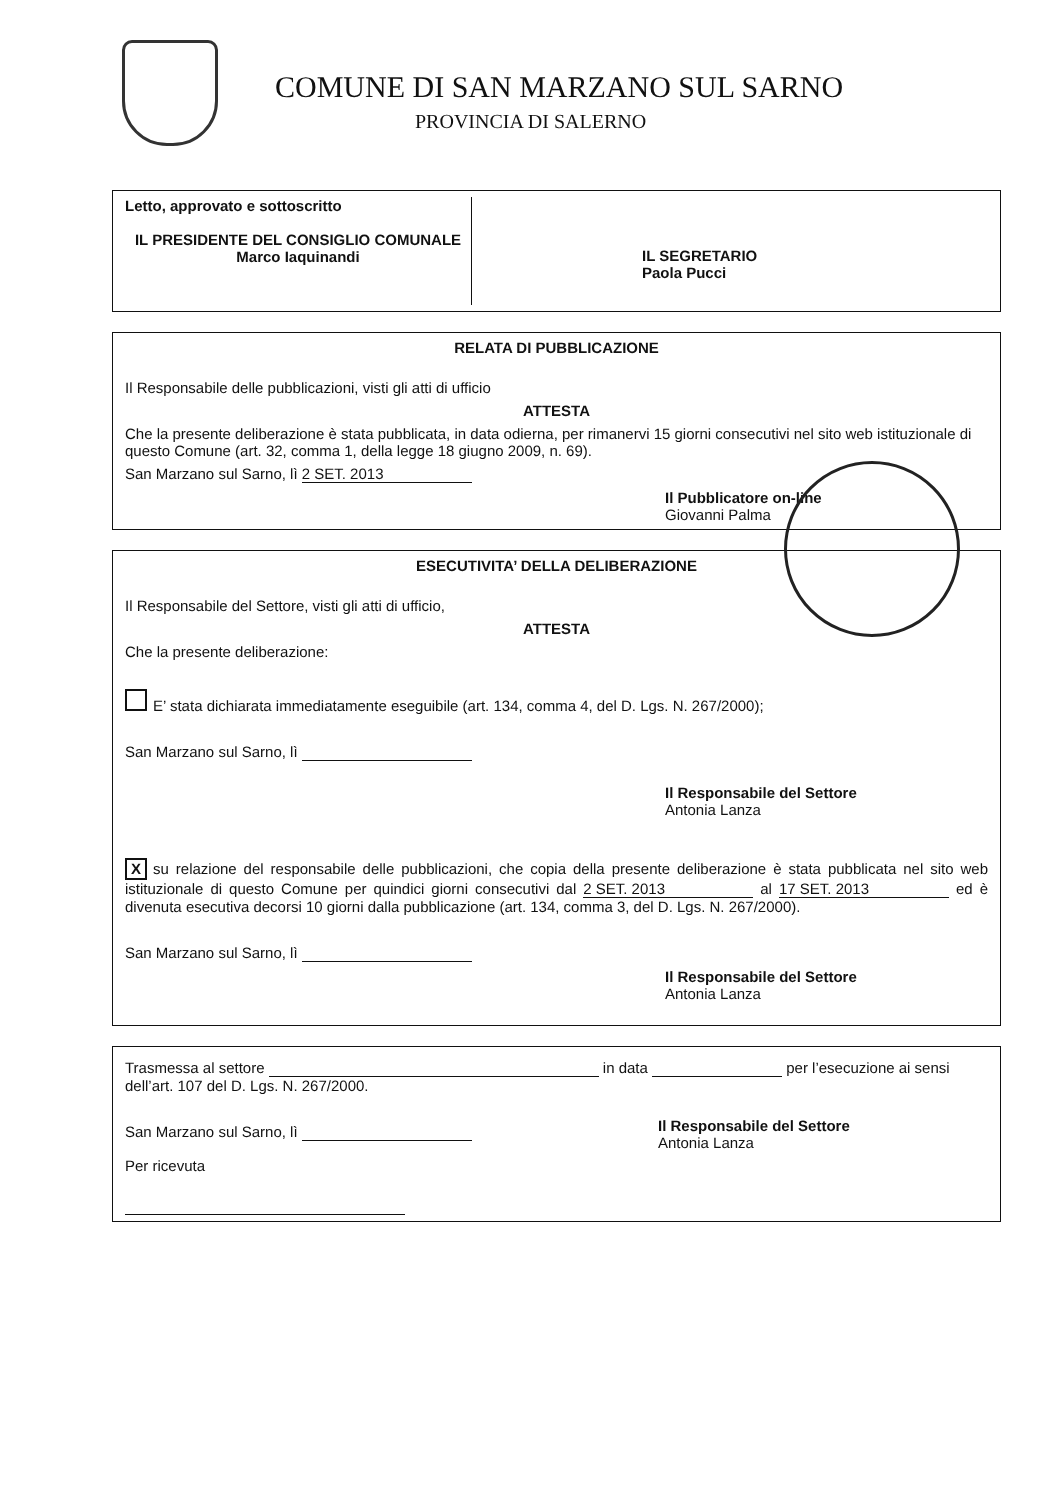COMUNE DI SAN MARZANO SUL SARNO
PROVINCIA DI SALERNO
Letto, approvato e sottoscritto
IL PRESIDENTE DEL CONSIGLIO COMUNALE
Marco Iaquinandi
IL SEGRETARIO
Paola Pucci
RELATA DI PUBBLICAZIONE
Il Responsabile delle pubblicazioni, visti gli atti di ufficio
ATTESTA
Che la presente deliberazione è stata pubblicata, in data odierna, per rimanervi 15 giorni consecutivi nel sito web istituzionale di questo Comune (art. 32, comma 1, della legge 18 giugno 2009, n. 69).
San Marzano sul Sarno, lì 2 SET. 2013
Il Pubblicatore on-line
Giovanni Palma
ESECUTIVITA’ DELLA DELIBERAZIONE
Il Responsabile del Settore, visti gli atti di ufficio,
ATTESTA
Che la presente deliberazione:
E’ stata dichiarata immediatamente eseguibile (art. 134, comma 4, del D. Lgs. N. 267/2000);
San Marzano sul Sarno, lì
Il Responsabile del Settore
Antonia Lanza
Xsu relazione del responsabile delle pubblicazioni, che copia della presente deliberazione è stata pubblicata nel sito web istituzionale di questo Comune per quindici giorni consecutivi dal 2 SET. 2013 al 17 SET. 2013 ed è divenuta esecutiva decorsi 10 giorni dalla pubblicazione (art. 134, comma 3, del D. Lgs. N. 267/2000).
San Marzano sul Sarno, lì
Il Responsabile del Settore
Antonia Lanza
Trasmessa al settore in data per l’esecuzione ai sensi dell’art. 107 del D. Lgs. N. 267/2000.
San Marzano sul Sarno, lì
Il Responsabile del Settore
Antonia Lanza
Per ricevuta